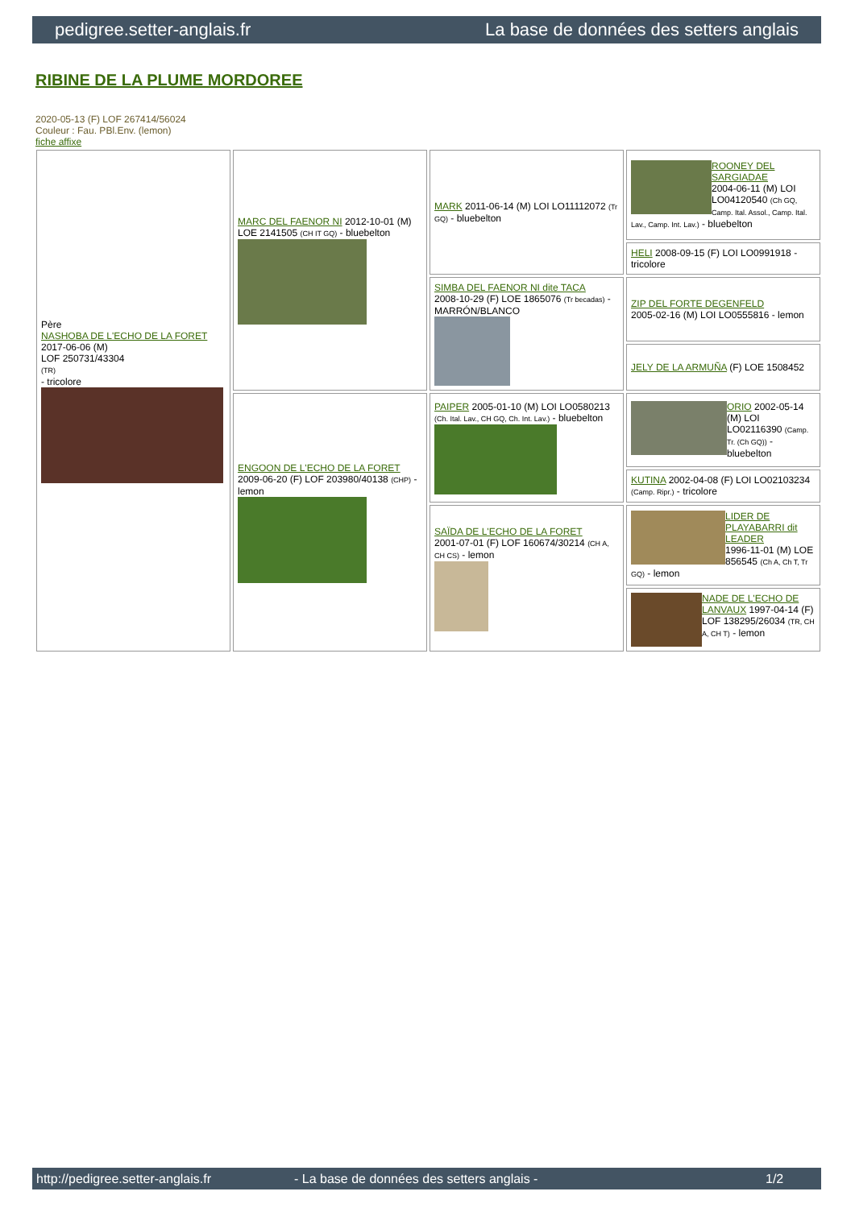pedigree.setter-anglais.fr La base de données des setters anglais
RIBINE DE LA PLUME MORDOREE
2020-05-13 (F) LOF 267414/56024
Couleur : Fau. PBl.Env. (lemon)
fiche affixe
| Père NASHOBA DE L'ECHO DE LA FORET 2017-06-06 (M) LOF 250731/43304 (TR) - tricolore | MARC DEL FAENOR NI 2012-10-01 (M) LOE 2141505 (CH IT GQ) - bluebelton | MARK 2011-06-14 (M) LOI LO11112072 (Tr GQ) - bluebelton | ROONEY DEL SARGIADAE 2004-06-11 (M) LOI LO04120540 (Ch GQ, Camp. Ital. Assol., Camp. Ital. Lav., Camp. Int. Lav.) - bluebelton |
| | | | HELI 2008-09-15 (F) LOI LO0991918 - tricolore |
| | | SIMBA DEL FAENOR NI dite TACA 2008-10-29 (F) LOE 1865076 (Tr becadas) - MARRÓN/BLANCO | ZIP DEL FORTE DEGENFELD 2005-02-16 (M) LOI LO0555816 - lemon |
| | | | JELY DE LA ARMUÑA (F) LOE 1508452 |
| | ENGOON DE L'ECHO DE LA FORET 2009-06-20 (F) LOF 203980/40138 (CHP) - lemon | PAIPER 2005-01-10 (M) LOI LO0580213 (Ch. Ital. Lav., CH GQ, Ch. Int. Lav.) - bluebelton | ORIO 2002-05-14 (M) LOI LO02116390 (Camp. Tr. (Ch GQ)) - bluebelton |
| | | | KUTINA 2002-04-08 (F) LOI LO02103234 (Camp. Ripr.) - tricolore |
| | | SAÏDA DE L'ECHO DE LA FORET 2001-07-01 (F) LOF 160674/30214 (CH A, CH CS) - lemon | LIDER DE PLAYABARRI dit LEADER 1996-11-01 (M) LOE 856545 (Ch A, Ch T, Tr GQ) - lemon |
| | | | NADE DE L'ECHO DE LANVAUX 1997-04-14 (F) LOF 138295/26034 (TR, CH A, CH T) - lemon |
http://pedigree.setter-anglais.fr - La base de données des setters anglais - 1/2